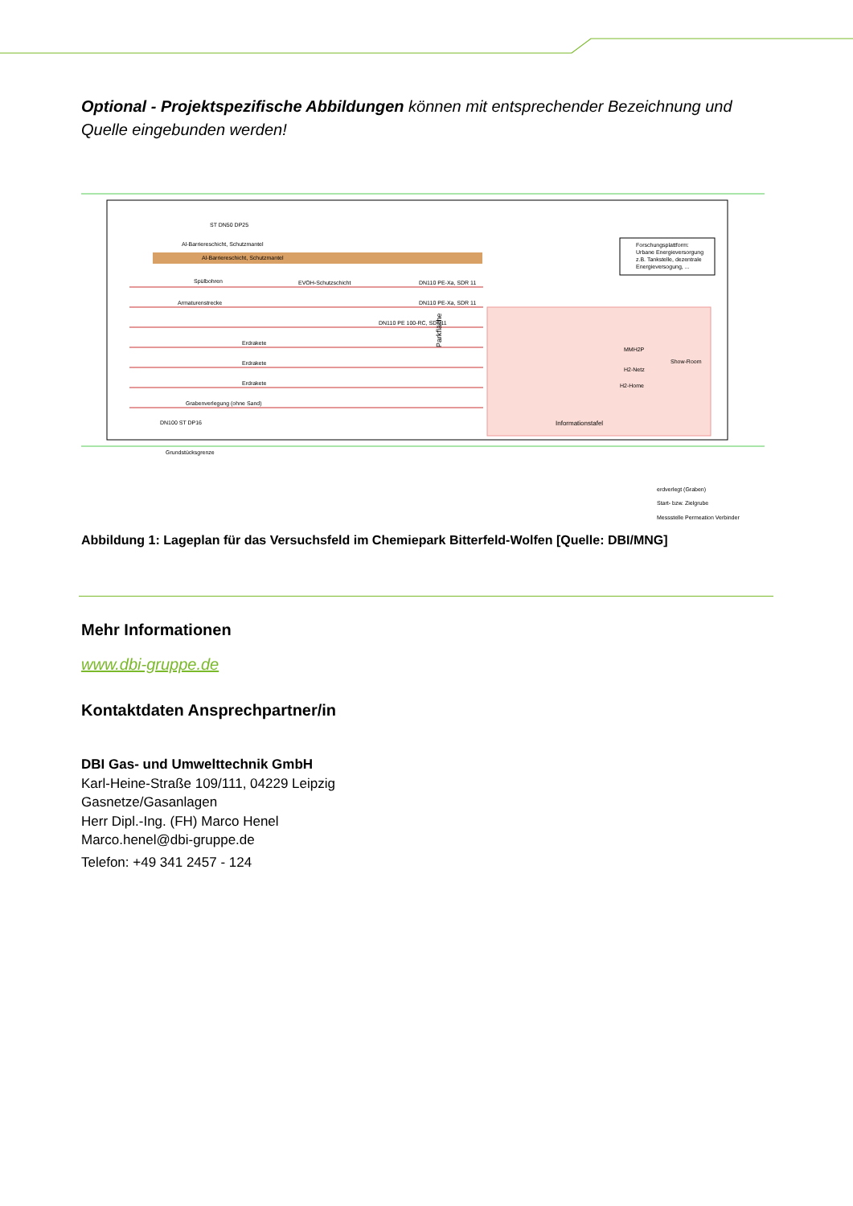Optional - Projektspezifische Abbildungen können mit entsprechender Bezeichnung und Quelle eingebunden werden!
ST DN50 DP25
Al-Barriereschicht, Schutzmantel
Al-Barriereschicht, Schutzmantel
Spülbohren
EVOH-Schutzschicht
DN110 PE-Xa, SDR 11
Armaturenstrecke
DN110 PE-Xa, SDR 11
DN110 PE 100-RC, SDR11
Erdrakete
Erdrakete
Erdrakete
Grabenverlegung (ohne Sand)
DN100 ST DP16
Forschungsplattform:
Urbane Energieversorgung
z.B. Tankstelle, dezentrale
Energieversogung, ...
MMH2P
H2-Netz
H2-Home
Show-Room
Informationstafel
Grundstücksgrenze
Parkfläche
erdverlegt (Graben)
Start- bzw. Zielgrube
Messstelle Permeation Verbinder
Abbildung 1: Lageplan für das Versuchsfeld im Chemiepark Bitterfeld-Wolfen [Quelle: DBI/MNG]
Mehr Informationen
www.dbi-gruppe.de
Kontaktdaten Ansprechpartner/in
DBI Gas- und Umwelttechnik GmbH
Karl-Heine-Straße 109/111, 04229 Leipzig
Gasnetze/Gasanlagen
Herr Dipl.-Ing. (FH) Marco Henel
Marco.henel@dbi-gruppe.de
Telefon: +49 341 2457 - 124